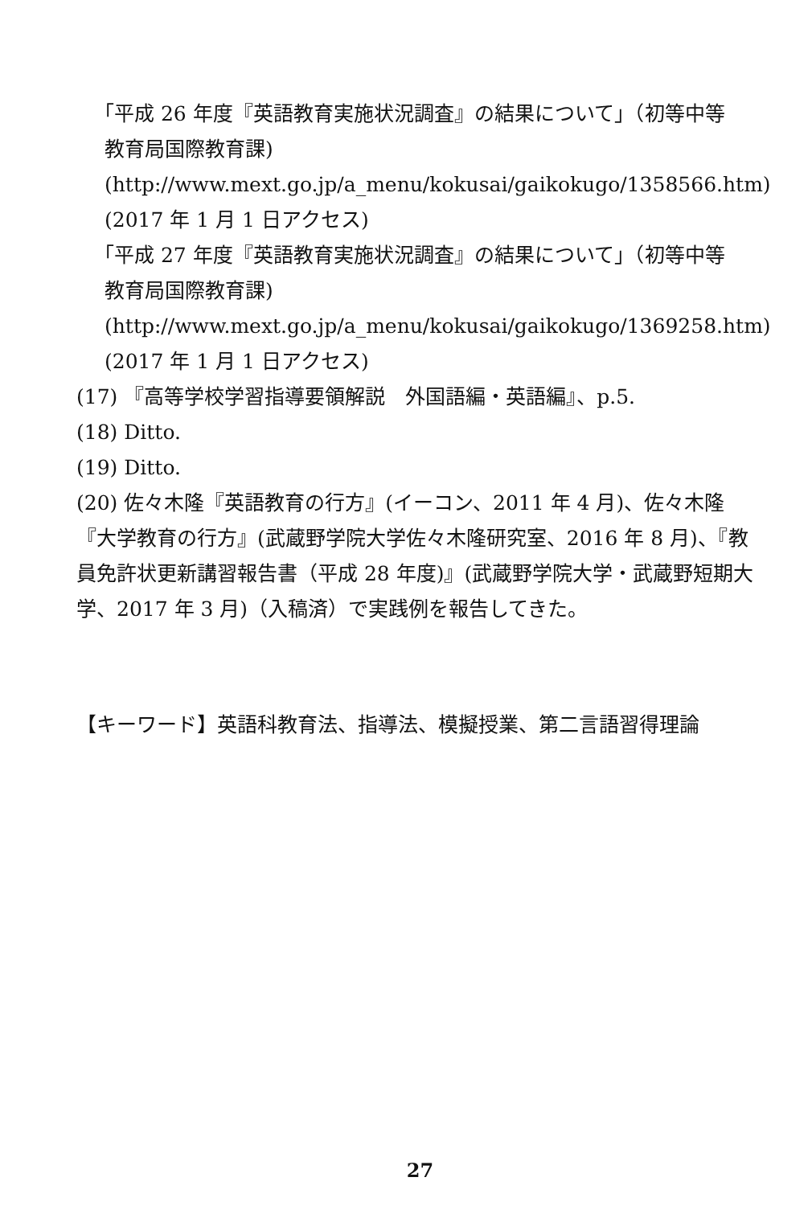「平成 26 年度『英語教育実施状況調査』の結果について」（初等中等
教育局国際教育課)
(http://www.mext.go.jp/a_menu/kokusai/gaikokugo/1358566.htm)
(2017 年 1 月 1 日アクセス)
「平成 27 年度『英語教育実施状況調査』の結果について」（初等中等
教育局国際教育課)
(http://www.mext.go.jp/a_menu/kokusai/gaikokugo/1369258.htm)
(2017 年 1 月 1 日アクセス)
(17) 『高等学校学習指導要領解説　外国語編・英語編』、p.5.
(18) Ditto.
(19) Ditto.
(20) 佐々木隆『英語教育の行方』(イーコン、2011 年 4 月)、佐々木隆『大学教育の行方』(武蔵野学院大学佐々木隆研究室、2016 年 8 月)、『教員免許状更新講習報告書（平成 28 年度)』(武蔵野学院大学・武蔵野短期大学、2017 年 3 月)（入稿済）で実践例を報告してきた。
【キーワード】英語科教育法、指導法、模擬授業、第二言語習得理論
27